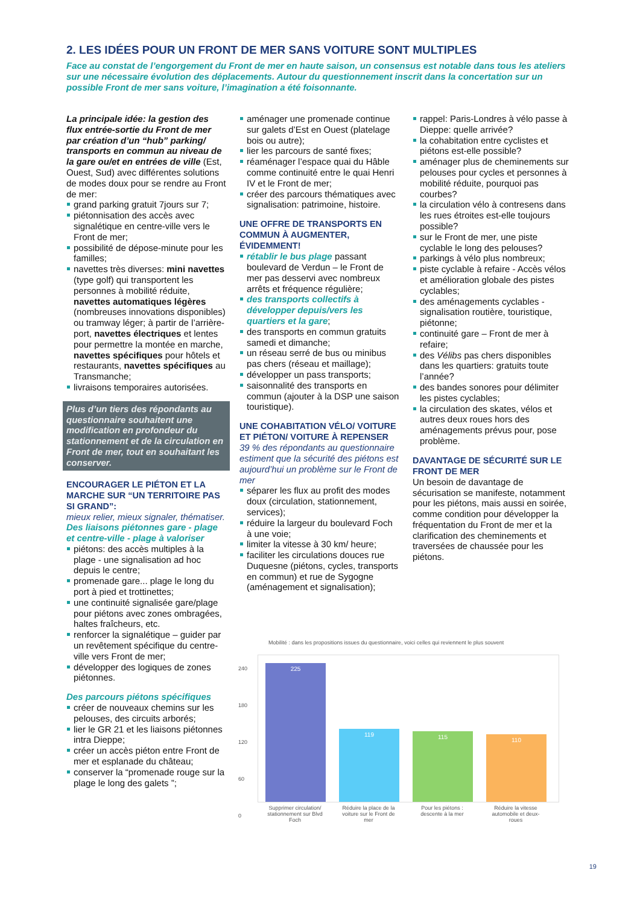2. LES IDÉES POUR UN FRONT DE MER SANS VOITURE SONT MULTIPLES
Face au constat de l’engorgement du Front de mer en haute saison, un consensus est notable dans tous les ateliers sur une nécessaire évolution des déplacements. Autour du questionnement inscrit dans la concertation sur un possible Front de mer sans voiture, l’imagination a été foisonnante.
La principale idée: la gestion des flux entrée-sortie du Front de mer par création d’un “hub” parking/ transports en commun au niveau de la gare ou/et en entrées de ville (Est, Ouest, Sud) avec différentes solutions de modes doux pour se rendre au Front de mer:
grand parking gratuit 7jours sur 7;
piétonnisation des accès avec signalétique en centre-ville vers le Front de mer;
possibilité de dépose-minute pour les familles;
navettes très diverses: mini navettes (type golf) qui transportent les personnes à mobilité réduite, navettes automatiques légères (nombreuses innovations disponibles) ou tramway léger; à partir de l’arrière-port, navettes électriques et lentes pour permettre la montée en marche, navettes spécifiques pour hôtels et restaurants, navettes spécifiques au Transmanche;
livraisons temporaires autorisées.
Plus d’un tiers des répondants au questionnaire souhaitent une modification en profondeur du stationnement et de la circulation en Front de mer, tout en souhaitant les conserver.
ENCOURAGER LE PIÉTON ET LA MARCHE SUR “UN TERRITOIRE PAS SI GRAND”:
mieux relier, mieux signaler, thématiser.
Des liaisons piétonnes gare - plage et centre-ville - plage à valoriser
piétons: des accès multiples à la plage - une signalisation ad hoc depuis le centre;
promenade gare... plage le long du port à pied et trottinettes;
une continuité signalisée gare/plage pour piétons avec zones ombragées, haltes fraîcheurs, etc.
renforcer la signalétique – guider par un revêtement spécifique du centre-ville vers Front de mer;
développer des logiques de zones piétonnes.
Des parcours piétons spécifiques
créer de nouveaux chemins sur les pelouses, des circuits arborés;
lier le GR 21 et les liaisons piétonnes intra Dieppe;
créer un accès piéton entre Front de mer et esplanade du château;
conserver la “promenade rouge sur la plage le long des galets ”;
aménager une promenade continue sur galets d’Est en Ouest (platelage bois ou autre);
lier les parcours de santé fixes;
réaménager l’espace quai du Hâble comme continuité entre le quai Henri IV et le Front de mer;
créer des parcours thématiques avec signalisation: patrimoine, histoire.
UNE OFFRE DE TRANSPORTS EN COMMUN À AUGMENTER, ÉVIDEMMENT!
rétablir le bus plage passant boulevard de Verdun – le Front de mer pas desservi avec nombreux arrêts et fréquence régulière;
des transports collectifs à développer depuis/vers les quartiers et la gare;
des transports en commun gratuits samedi et dimanche;
un réseau serré de bus ou minibus pas chers (réseau et maillage);
développer un pass transports;
saisonnalité des transports en commun (ajouter à la DSP une saison touristique).
UNE COHABITATION VÉLO/ VOITURE ET PIÉTON/ VOITURE À REPENSER
39 % des répondants au questionnaire estiment que la sécurité des piétons est aujourd’hui un problème sur le Front de mer
séparer les flux au profit des modes doux (circulation, stationnement, services);
réduire la largeur du boulevard Foch à une voie;
limiter la vitesse à 30 km/ heure;
faciliter les circulations douces rue Duquesne (piétons, cycles, transports en commun) et rue de Sygogne (aménagement et signalisation);
rappel: Paris-Londres à vélo passe à Dieppe: quelle arrivée?
la cohabitation entre cyclistes et piétons est-elle possible?
aménager plus de cheminements sur pelouses pour cycles et personnes à mobilité réduite, pourquoi pas courbes?
la circulation vélo à contresens dans les rues étroites est-elle toujours possible?
sur le Front de mer, une piste cyclable le long des pelouses?
parkings à vélo plus nombreux;
piste cyclable à refaire - Accès vélos et amélioration globale des pistes cyclables;
des aménagements cyclables - signalisation routière, touristique, piétonne;
continuité gare – Front de mer à refaire;
des Vélibs pas chers disponibles dans les quartiers: gratuits toute l’année?
des bandes sonores pour délimiter les pistes cyclables;
la circulation des skates, vélos et autres deux roues hors des aménagements prévus pour, pose problème.
DAVANTAGE DE SÉCURITÉ SUR LE FRONT DE MER
Un besoin de davantage de sécurisation se manifeste, notamment pour les piétons, mais aussi en soirée, comme condition pour développer la fréquentation du Front de mer et la clarification des cheminements et traversées de chaussée pour les piétons.
Mobilité : dans les propositions issues du questionnaire, voici celles qui reviennent le plus souvent
240
180
120
60
0
225
119
115
110
Supprimer circulation/ stationnement sur Blvd Foch
Réduire la place de la voiture sur le Front de mer
Pour les piétons : descente à la mer
Réduire la vitesse automobile et deux-roues
19